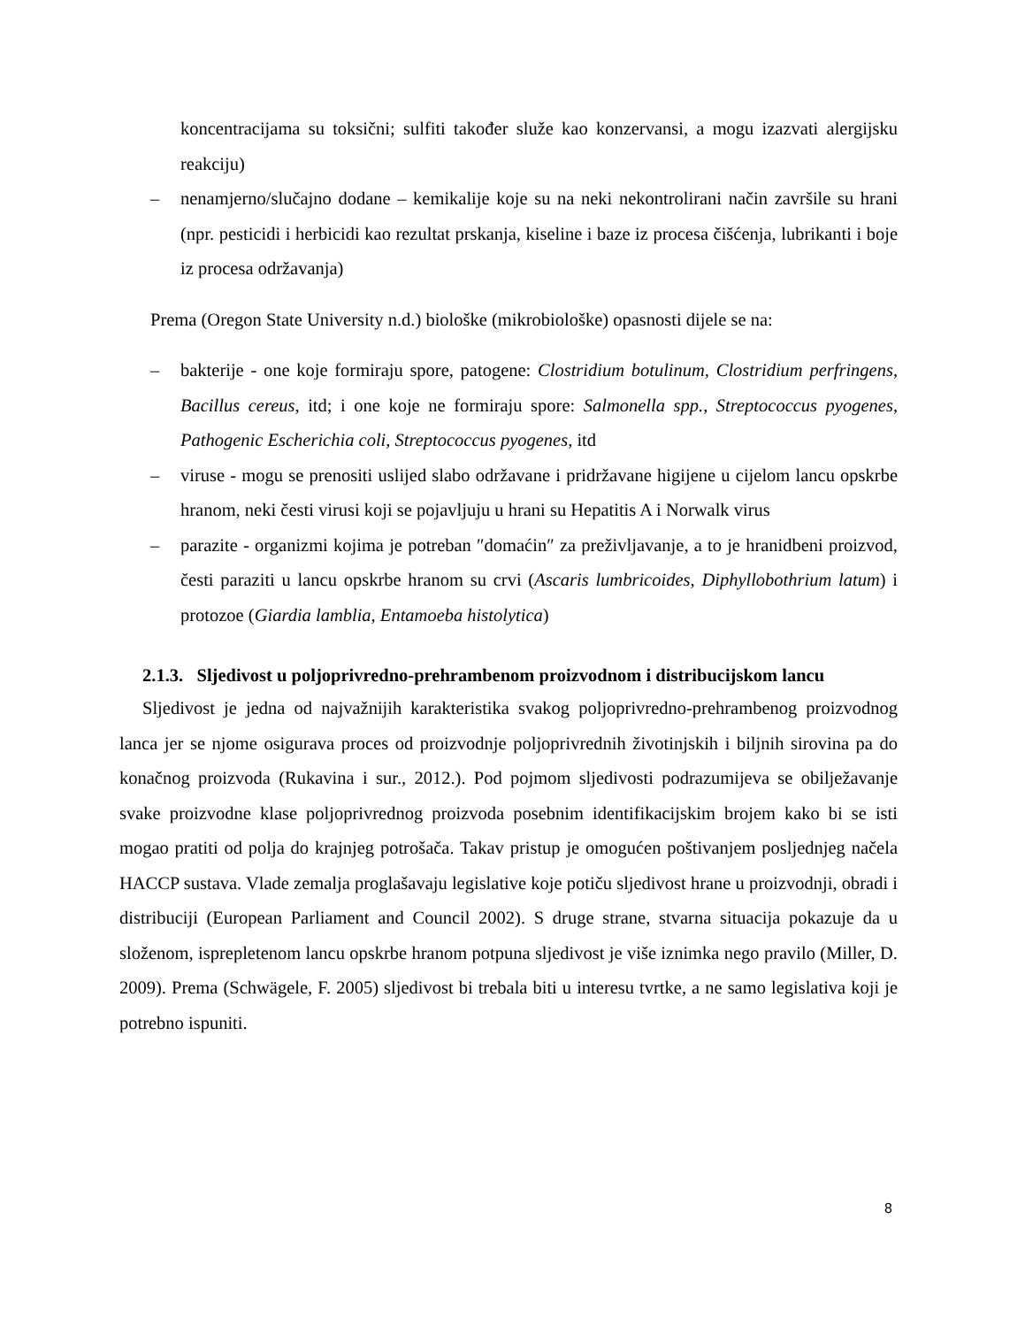koncentracijama su toksični; sulfiti također služe kao konzervansi, a mogu izazvati alergijsku reakciju)
– nenamjerno/slučajno dodane – kemikalije koje su na neki nekontrolirani način završile su hrani (npr. pesticidi i herbicidi kao rezultat prskanja, kiseline i baze iz procesa čišćenja, lubrikanti i boje iz procesa održavanja)
Prema (Oregon State University n.d.) biološke (mikrobiološke) opasnosti dijele se na:
– bakterije - one koje formiraju spore, patogene: Clostridium botulinum, Clostridium perfringens, Bacillus cereus, itd; i one koje ne formiraju spore: Salmonella spp., Streptococcus pyogenes, Pathogenic Escherichia coli, Streptococcus pyogenes, itd
– viruse - mogu se prenositi uslijed slabo održavane i pridržavane higijene u cijelom lancu opskrbe hranom, neki česti virusi koji se pojavljuju u hrani su Hepatitis A i Norwalk virus
– parazite - organizmi kojima je potreban ″domaćin″ za preživljavanje, a to je hranidbeni proizvod, česti paraziti u lancu opskrbe hranom su crvi (Ascaris lumbricoides, Diphyllobothrium latum) i protozoe (Giardia lamblia, Entamoeba histolytica)
2.1.3. Sljedivost u poljoprivredno-prehrambenom proizvodnom i distribucijskom lancu
Sljedivost je jedna od najvažnijih karakteristika svakog poljoprivredno-prehrambenog proizvodnog lanca jer se njome osigurava proces od proizvodnje poljoprivrednih životinjskih i biljnih sirovina pa do konačnog proizvoda (Rukavina i sur., 2012.). Pod pojmom sljedivosti podrazumijeva se obilježavanje svake proizvodne klase poljoprivrednog proizvoda posebnim identifikacijskim brojem kako bi se isti mogao pratiti od polja do krajnjeg potrošača. Takav pristup je omogućen poštivanjem posljednjeg načela HACCP sustava. Vlade zemalja proglašavaju legislative koje potiču sljedivost hrane u proizvodnji, obradi i distribuciji (European Parliament and Council 2002). S druge strane, stvarna situacija pokazuje da u složenom, isprepletenom lancu opskrbe hranom potpuna sljedivost je više iznimka nego pravilo (Miller, D. 2009). Prema (Schwägele, F. 2005) sljedivost bi trebala biti u interesu tvrtke, a ne samo legislativa koji je potrebno ispuniti.
8